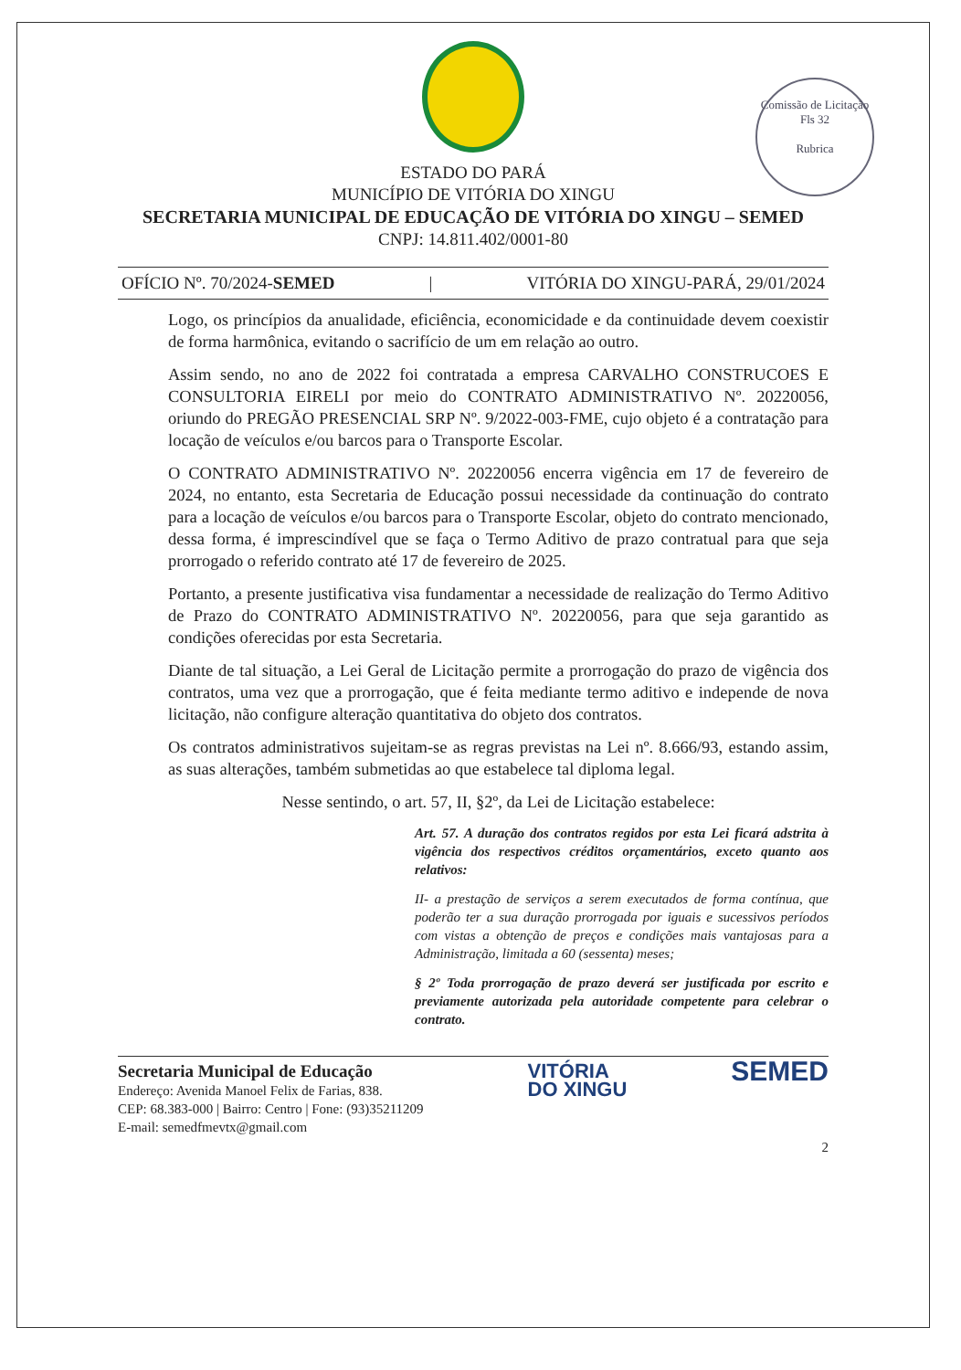Comissão de Licitação
Fls 32
Rubrica
ESTADO DO PARÁ
MUNICÍPIO DE VITÓRIA DO XINGU
SECRETARIA MUNICIPAL DE EDUCAÇÃO DE VITÓRIA DO XINGU – SEMED
CNPJ: 14.811.402/0001-80
OFÍCIO Nº. 70/2024-SEMED | VITÓRIA DO XINGU-PARÁ, 29/01/2024
Logo, os princípios da anualidade, eficiência, economicidade e da continuidade devem coexistir de forma harmônica, evitando o sacrifício de um em relação ao outro.
Assim sendo, no ano de 2022 foi contratada a empresa CARVALHO CONSTRUCOES E CONSULTORIA EIRELI por meio do CONTRATO ADMINISTRATIVO Nº. 20220056, oriundo do PREGÃO PRESENCIAL SRP Nº. 9/2022-003-FME, cujo objeto é a contratação para locação de veículos e/ou barcos para o Transporte Escolar.
O CONTRATO ADMINISTRATIVO Nº. 20220056 encerra vigência em 17 de fevereiro de 2024, no entanto, esta Secretaria de Educação possui necessidade da continuação do contrato para a locação de veículos e/ou barcos para o Transporte Escolar, objeto do contrato mencionado, dessa forma, é imprescindível que se faça o Termo Aditivo de prazo contratual para que seja prorrogado o referido contrato até 17 de fevereiro de 2025.
Portanto, a presente justificativa visa fundamentar a necessidade de realização do Termo Aditivo de Prazo do CONTRATO ADMINISTRATIVO Nº. 20220056, para que seja garantido as condições oferecidas por esta Secretaria.
Diante de tal situação, a Lei Geral de Licitação permite a prorrogação do prazo de vigência dos contratos, uma vez que a prorrogação, que é feita mediante termo aditivo e independe de nova licitação, não configure alteração quantitativa do objeto dos contratos.
Os contratos administrativos sujeitam-se as regras previstas na Lei nº. 8.666/93, estando assim, as suas alterações, também submetidas ao que estabelece tal diploma legal.
Nesse sentindo, o art. 57, II, §2º, da Lei de Licitação estabelece:
Art. 57. A duração dos contratos regidos por esta Lei ficará adstrita à vigência dos respectivos créditos orçamentários, exceto quanto aos relativos:
II- a prestação de serviços a serem executados de forma contínua, que poderão ter a sua duração prorrogada por iguais e sucessivos períodos com vistas a obtenção de preços e condições mais vantajosas para a Administração, limitada a 60 (sessenta) meses;
§ 2º Toda prorrogação de prazo deverá ser justificada por escrito e previamente autorizada pela autoridade competente para celebrar o contrato.
Secretaria Municipal de Educação
Endereço: Avenida Manoel Felix de Farias, 838.
CEP: 68.383-000 | Bairro: Centro | Fone: (93)35211209
E-mail: semedfmevtx@gmail.com
VITÓRIA
DO XINGU
SEMED
2